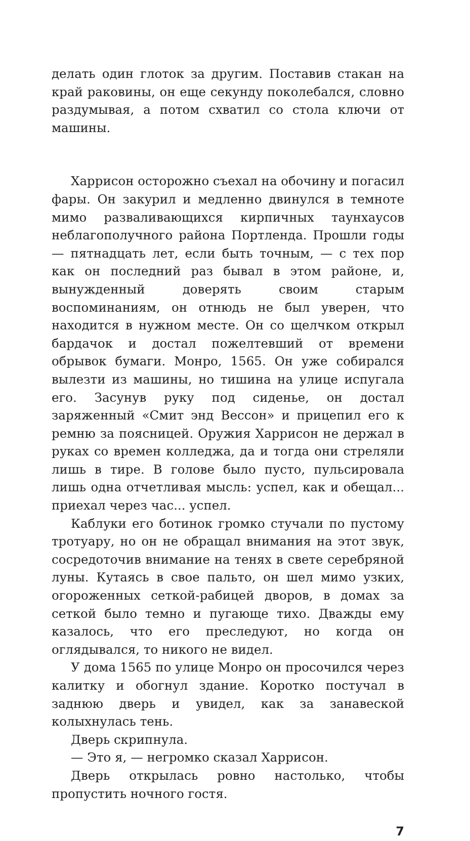делать один глоток за другим. Поставив стакан на край раковины, он еще секунду поколебался, словно раздумывая, а потом схватил со стола ключи от машины.
Харрисон осторожно съехал на обочину и погасил фары. Он закурил и медленно двинулся в темноте мимо разваливающихся кирпичных таунхаусов неблагополучного района Портленда. Прошли годы — пятнадцать лет, если быть точным, — с тех пор как он последний раз бывал в этом районе, и, вынужденный доверять своим старым воспоминаниям, он отнюдь не был уверен, что находится в нужном месте. Он со щелчком открыл бардачок и достал пожелтевший от времени обрывок бумаги. Монро, 1565. Он уже собирался вылезти из машины, но тишина на улице испугала его. Засунув руку под сиденье, он достал заряженный «Смит энд Вессон» и прицепил его к ремню за поясницей. Оружия Харрисон не держал в руках со времен колледжа, да и тогда они стреляли лишь в тире. В голове было пусто, пульсировала лишь одна отчетливая мысль: успел, как и обещал... приехал через час... успел.
Каблуки его ботинок громко стучали по пустому тротуару, но он не обращал внимания на этот звук, сосредоточив внимание на тенях в свете серебряной луны. Кутаясь в свое пальто, он шел мимо узких, огороженных сеткой-рабицей дворов, в домах за сеткой было темно и пугающе тихо. Дважды ему казалось, что его преследуют, но когда он оглядывался, то никого не видел.
У дома 1565 по улице Монро он просочился через калитку и обогнул здание. Коротко постучал в заднюю дверь и увидел, как за занавеской колыхнулась тень.
Дверь скрипнула.
— Это я, — негромко сказал Харрисон.
Дверь открылась ровно настолько, чтобы пропустить ночного гостя.
7